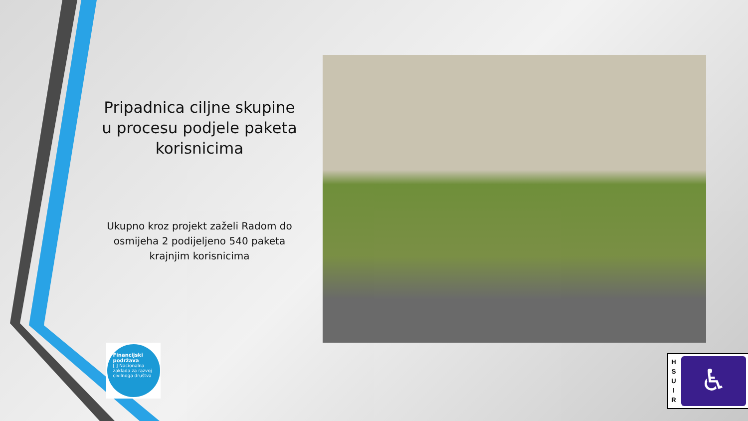Pripadnica ciljne skupine u procesu podjele paketa korisnicima
Ukupno kroz projekt zaželi Radom do osmijeha 2 podijeljeno 540 paketa krajnjim korisnicima
Financijski podržava
[ ] Nacionalna zaklada za razvoj civilnoga društva
H
S
U
I
R
♿